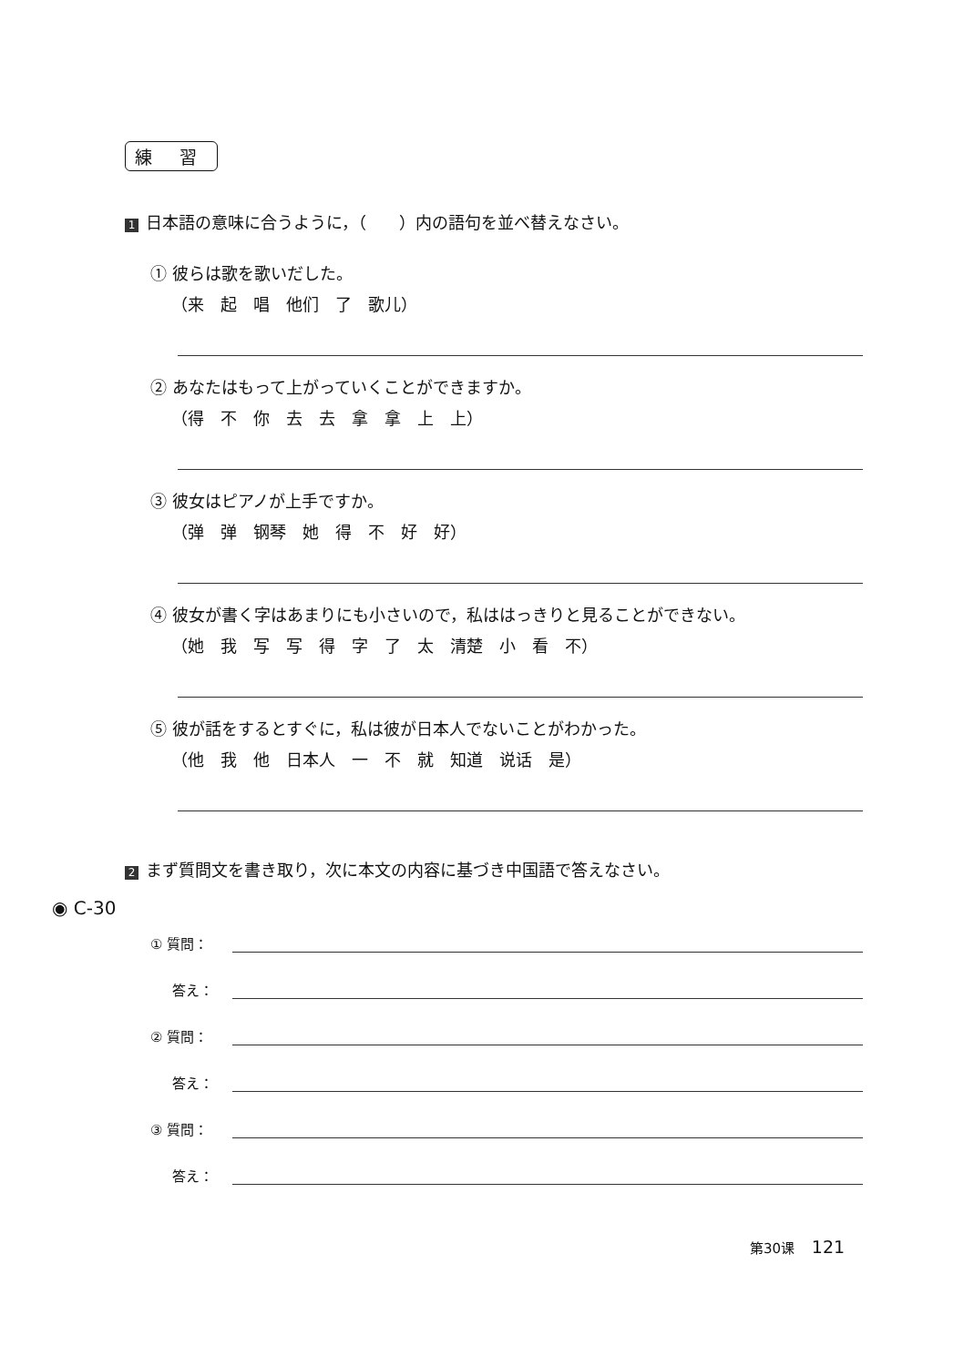練 習
1 日本語の意味に合うように，（　　）内の語句を並べ替えなさい。
① 彼らは歌を歌いだした。
（来　起　唱　他们　了　歌儿）
② あなたはもって上がっていくことができますか。
（得　不　你　去　去　拿　拿　上　上）
③ 彼女はピアノが上手ですか。
（弹　弹　钢琴　她　得　不　好　好）
④ 彼女が書く字はあまりにも小さいので，私ははっきりと見ることができない。
（她　我　写　写　得　字　了　太　清楚　小　看　不）
⑤ 彼が話をするとすぐに，私は彼が日本人でないことがわかった。
（他　我　他　日本人　一　不　就　知道　说话　是）
2 まず質問文を書き取り，次に本文の内容に基づき中国語で答えなさい。
① 質問：
答え：
② 質問：
答え：
③ 質問：
答え：
◉ C-30
第30课 121